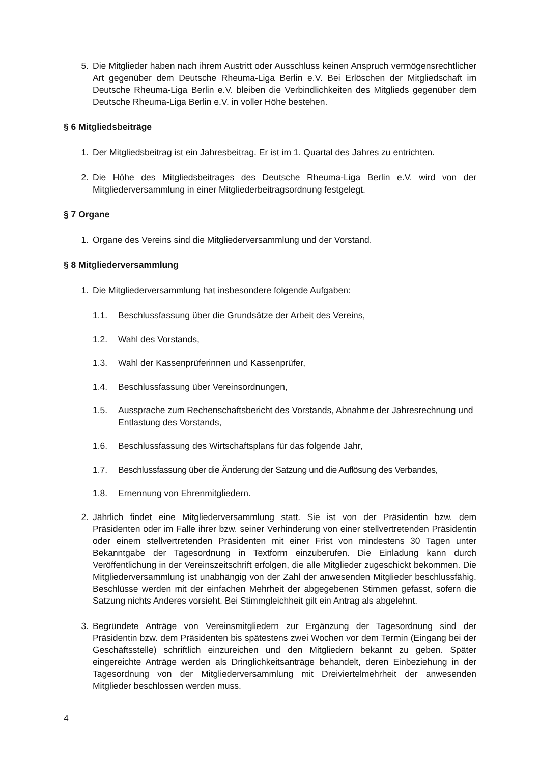5. Die Mitglieder haben nach ihrem Austritt oder Ausschluss keinen Anspruch vermögens­rechtlicher Art gegenüber dem Deutsche Rheuma-Liga Berlin e.V. Bei Erlöschen der Mitgliedschaft im Deutsche Rheuma-Liga Berlin e.V. bleiben die Verbindlichkeiten des Mitglieds gegenüber dem Deutsche Rheuma-Liga Berlin e.V. in voller Höhe bestehen.
§ 6 Mitgliedsbeiträge
1. Der Mitgliedsbeitrag ist ein Jahresbeitrag. Er ist im 1. Quartal des Jahres zu entrichten.
2. Die Höhe des Mitgliedsbeitrages des Deutsche Rheuma-Liga Berlin e.V. wird von der Mitgliederversammlung in einer Mitgliederbeitragsordnung festgelegt.
§ 7 Organe
1. Organe des Vereins sind die Mitgliederversammlung und der Vorstand.
§ 8 Mitgliederversammlung
1. Die Mitgliederversammlung hat insbesondere folgende Aufgaben:
1.1. Beschlussfassung über die Grundsätze der Arbeit des Vereins,
1.2. Wahl des Vorstands,
1.3. Wahl der Kassenprüferinnen und Kassenprüfer,
1.4. Beschlussfassung über Vereinsordnungen,
1.5. Aussprache zum Rechenschaftsbericht des Vorstands, Abnahme der Jahresrech­nung und Entlastung des Vorstands,
1.6. Beschlussfassung des Wirtschaftsplans für das folgende Jahr,
1.7. Beschlussfassung über die Änderung der Satzung und die Auflösung des Verbandes,
1.8. Ernennung von Ehrenmitgliedern.
2. Jährlich findet eine Mitgliederversammlung statt. Sie ist von der Präsidentin bzw. dem Präsidenten oder im Falle ihrer bzw. seiner Verhinderung von einer stellvertretenden Präsidentin oder einem stellvertretenden Präsidenten mit einer Frist von mindestens 30 Tagen unter Bekanntgabe der Tagesordnung in Textform einzuberufen. Die Einla­dung kann durch Veröffentlichung in der Vereinszeitschrift erfolgen, die alle Mitglieder zugeschickt bekommen. Die Mitgliederversammlung ist unabhängig von der Zahl der anwesenden Mitglieder beschlussfähig. Beschlüsse werden mit der einfachen Mehrheit der abgegebenen Stimmen gefasst, sofern die Satzung nichts Anderes vorsieht. Bei Stimmgleichheit gilt ein Antrag als abgelehnt.
3. Begründete Anträge von Vereinsmitgliedern zur Ergänzung der Tagesordnung sind der Präsidentin bzw. dem Präsidenten bis spätestens zwei Wochen vor dem Termin (Ein­gang bei der Geschäftsstelle) schriftlich einzureichen und den Mitgliedern bekannt zu geben. Später eingereichte Anträge werden als Dringlichkeitsanträge behandelt, deren Einbeziehung in der Tagesordnung von der Mitgliederversammlung mit Dreiviertelmehr­heit der anwesenden Mitglieder beschlossen werden muss.
4